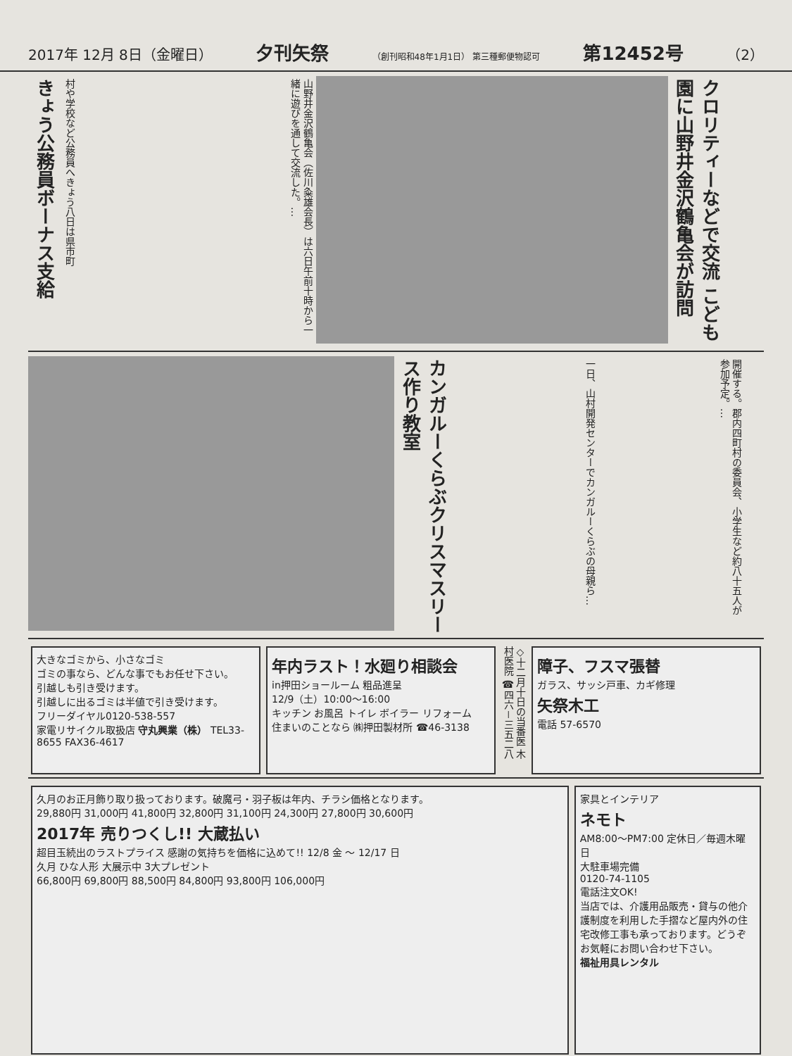2017年 12月 8日（金曜日） 夕刊矢祭 （創刊昭和48年1月1日） 第三種郵便物認可 第12452号 （2）
きょう公務員ボーナス支給
村や学校など公務員へきょう八日は県市町
山野井金沢鶴亀会（佐川粂雄会長）は六日午前十時から一緒に遊びを通して交流した。…
クロリティーなどで交流 こども園に山野井金沢鶴亀会が訪問
カンガルーくらぶクリスマスリース作り教室
一日、山村開発センターでカンガルーくらぶの母親ら…
開催する。郡内四町村の委員会、小学生など約八十五人が参加予定。…
大きなゴミから、小さなゴミ
ゴミの事なら、どんな事でもお任せ下さい。
引越しも引き受けます。
引越しに出るゴミは半値で引き受けます。
フリーダイヤル0120-538-557
家電リサイクル取扱店 守丸興業（株） TEL33-8655 FAX36-4617
年内ラスト！水廻り相談会
in押田ショールーム 粗品進呈
12/9（土）10:00〜16:00
キッチン お風呂 トイレ ボイラー リフォーム
住まいのことなら ㈱押田製材所 ☎46-3138
◇十二月十日の当番医 木村医院 ☎四六－三五二八
障子、フスマ張替
ガラス、サッシ戸車、カギ修理
矢祭木工
電話 57-6570
久月のお正月飾り取り扱っております。破魔弓・羽子板は年内、チラシ価格となります。
29,880円 31,000円 41,800円 32,800円 31,100円 24,300円 27,800円 30,600円
2017年 売りつくし!! 大蔵払い
超目玉続出のラストプライス 感謝の気持ちを価格に込めて!! 12/8 金 〜 12/17 日
久月 ひな人形 大展示中 3大プレゼント
66,800円 69,800円 88,500円 84,800円 93,800円 106,000円
家具とインテリア
ネモト
AM8:00〜PM7:00 定休日／毎週木曜日
大駐車場完備
0120-74-1105
電話注文OK!
当店では、介護用品販売・貸与の他介護制度を利用した手摺など屋内外の住宅改修工事も承っております。どうぞお気軽にお問い合わせ下さい。
福祉用具レンタル